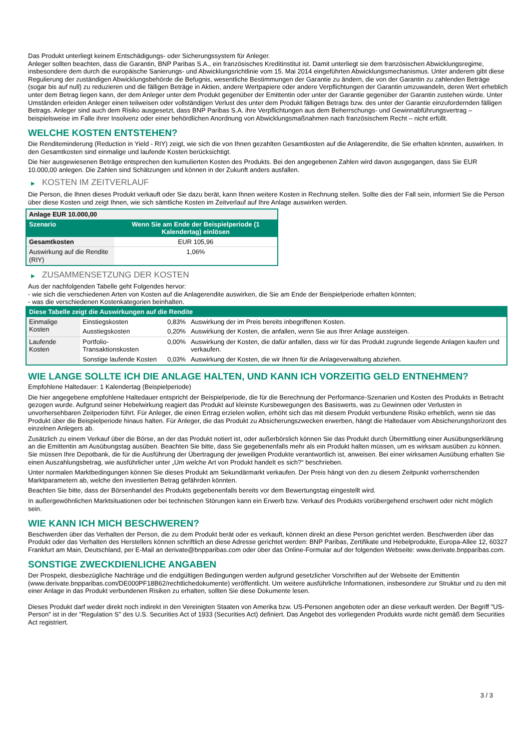Das Produkt unterliegt keinem Entschädigungs- oder Sicherungssystem für Anleger.
Anleger sollten beachten, dass die Garantin, BNP Paribas S.A., ein französisches Kreditinstitut ist. Damit unterliegt sie dem französischen Abwicklungsregime, insbesondere dem durch die europäische Sanierungs- und Abwicklungsrichtlinie vom 15. Mai 2014 eingeführten Abwicklungsmechanismus. Unter anderem gibt diese Regulierung der zuständigen Abwicklungsbehörde die Befugnis, wesentliche Bestimmungen der Garantie zu ändern, die von der Garantin zu zahlenden Beträge (sogar bis auf null) zu reduzieren und die fälligen Beträge in Aktien, andere Wertpapiere oder andere Verpflichtungen der Garantin umzuwandeln, deren Wert erheblich unter dem Betrag liegen kann, der dem Anleger unter dem Produkt gegenüber der Emittentin oder unter der Garantie gegenüber der Garantin zustehen würde. Unter Umständen erleiden Anleger einen teilweisen oder vollständigen Verlust des unter dem Produkt fälligen Betrags bzw. des unter der Garantie einzufordernden fälligen Betrags. Anleger sind auch dem Risiko ausgesetzt, dass BNP Paribas S.A. ihre Verpflichtungen aus dem Beherrschungs- und Gewinnabführungsvertrag – beispielsweise im Falle ihrer Insolvenz oder einer behördlichen Anordnung von Abwicklungsmaßnahmen nach französischem Recht – nicht erfüllt.
WELCHE KOSTEN ENTSTEHEN?
Die Renditeminderung (Reduction in Yield - RIY) zeigt, wie sich die von Ihnen gezahlten Gesamtkosten auf die Anlagerendite, die Sie erhalten könnten, auswirken. In den Gesamtkosten sind einmalige und laufende Kosten berücksichtigt.
Die hier ausgewiesenen Beträge entsprechen den kumulierten Kosten des Produkts. Bei den angegebenen Zahlen wird davon ausgegangen, dass Sie EUR 10.000,00 anlegen. Die Zahlen sind Schätzungen und können in der Zukunft anders ausfallen.
▶ KOSTEN IM ZEITVERLAUF
Die Person, die Ihnen dieses Produkt verkauft oder Sie dazu berät, kann Ihnen weitere Kosten in Rechnung stellen. Sollte dies der Fall sein, informiert Sie die Person über diese Kosten und zeigt Ihnen, wie sich sämtliche Kosten im Zeitverlauf auf Ihre Anlage auswirken werden.
| Anlage EUR 10.000,00 | |
| --- | --- |
| Szenario | Wenn Sie am Ende der Beispielperiode (1 Kalendertag) einlösen |
| Gesamtkosten | EUR 105,96 |
| Auswirkung auf die Rendite (RIY) | 1,06% |
▶ ZUSAMMENSETZUNG DER KOSTEN
Aus der nachfolgenden Tabelle geht Folgendes hervor:
- wie sich die verschiedenen Arten von Kosten auf die Anlagerendite auswirken, die Sie am Ende der Beispielperiode erhalten könnten;
- was die verschiedenen Kostenkategorien beinhalten.
| Diese Tabelle zeigt die Auswirkungen auf die Rendite | | | |
| --- | --- | --- | --- |
| Einmalige Kosten | Einstiegskosten | 0,83% | Auswirkung der im Preis bereits inbegriffenen Kosten. |
| | Ausstiegskosten | 0,20% | Auswirkung der Kosten, die anfallen, wenn Sie aus Ihrer Anlage aussteigen. |
| Laufende Kosten | Portfolio-Transaktionskosten | 0,00% | Auswirkung der Kosten, die dafür anfallen, dass wir für das Produkt zugrunde liegende Anlagen kaufen und verkaufen. |
| | Sonstige laufende Kosten | 0,03% | Auswirkung der Kosten, die wir Ihnen für die Anlageverwaltung abziehen. |
WIE LANGE SOLLTE ICH DIE ANLAGE HALTEN, UND KANN ICH VORZEITIG GELD ENTNEHMEN?
Empfohlene Haltedauer: 1 Kalendertag (Beispielperiode)
Die hier angegebene empfohlene Haltedauer entspricht der Beispielperiode, die für die Berechnung der Performance-Szenarien und Kosten des Produkts in Betracht gezogen wurde. Aufgrund seiner Hebelwirkung reagiert das Produkt auf kleinste Kursbewegungen des Basiswerts, was zu Gewinnen oder Verlusten in unvorhersehbaren Zeitperioden führt. Für Anleger, die einen Ertrag erzielen wollen, erhöht sich das mit diesem Produkt verbundene Risiko erheblich, wenn sie das Produkt über die Beispielperiode hinaus halten. Für Anleger, die das Produkt zu Absicherungszwecken erwerben, hängt die Haltedauer vom Absicherungshorizont des einzelnen Anlegers ab.
Zusätzlich zu einem Verkauf über die Börse, an der das Produkt notiert ist, oder außerbörslich können Sie das Produkt durch Übermittlung einer Ausübungserklärung an die Emittentin am Ausübungstag ausüben. Beachten Sie bitte, dass Sie gegebenenfalls mehr als ein Produkt halten müssen, um es wirksam ausüben zu können. Sie müssen Ihre Depotbank, die für die Ausführung der Übertragung der jeweiligen Produkte verantwortlich ist, anweisen. Bei einer wirksamen Ausübung erhalten Sie einen Auszahlungsbetrag, wie ausführlicher unter „Um welche Art von Produkt handelt es sich?“ beschrieben.
Unter normalen Marktbedingungen können Sie dieses Produkt am Sekundärmarkt verkaufen. Der Preis hängt von den zu diesem Zeitpunkt vorherrschenden Marktparametern ab, welche den investierten Betrag gefährden könnten.
Beachten Sie bitte, dass der Börsenhandel des Produkts gegebenenfalls bereits vor dem Bewertungstag eingestellt wird.
In außergewöhnlichen Marktsituationen oder bei technischen Störungen kann ein Erwerb bzw. Verkauf des Produkts vorübergehend erschwert oder nicht möglich sein.
WIE KANN ICH MICH BESCHWEREN?
Beschwerden über das Verhalten der Person, die zu dem Produkt berät oder es verkauft, können direkt an diese Person gerichtet werden. Beschwerden über das Produkt oder das Verhalten des Herstellers können schriftlich an diese Adresse gerichtet werden: BNP Paribas, Zertifikate und Hebelprodukte, Europa-Allee 12, 60327 Frankfurt am Main, Deutschland, per E-Mail an derivate@bnpparibas.com oder über das Online-Formular auf der folgenden Webseite: www.derivate.bnpparibas.com.
SONSTIGE ZWECKDIENLICHE ANGABEN
Der Prospekt, diesbezügliche Nachträge und die endgültigen Bedingungen werden aufgrund gesetzlicher Vorschriften auf der Webseite der Emittentin (www.derivate.bnpparibas.com/DE000PF18B62/rechtlichedokumente) veröffentlicht. Um weitere ausführliche Informationen, insbesondere zur Struktur und zu den mit einer Anlage in das Produkt verbundenen Risiken zu erhalten, sollten Sie diese Dokumente lesen.
Dieses Produkt darf weder direkt noch indirekt in den Vereinigten Staaten von Amerika bzw. US-Personen angeboten oder an diese verkauft werden. Der Begriff "US-Person" ist in der "Regulation S" des U.S. Securities Act of 1933 (Securities Act) definiert. Das Angebot des vorliegenden Produkts wurde nicht gemäß dem Securities Act registriert.
3 / 3